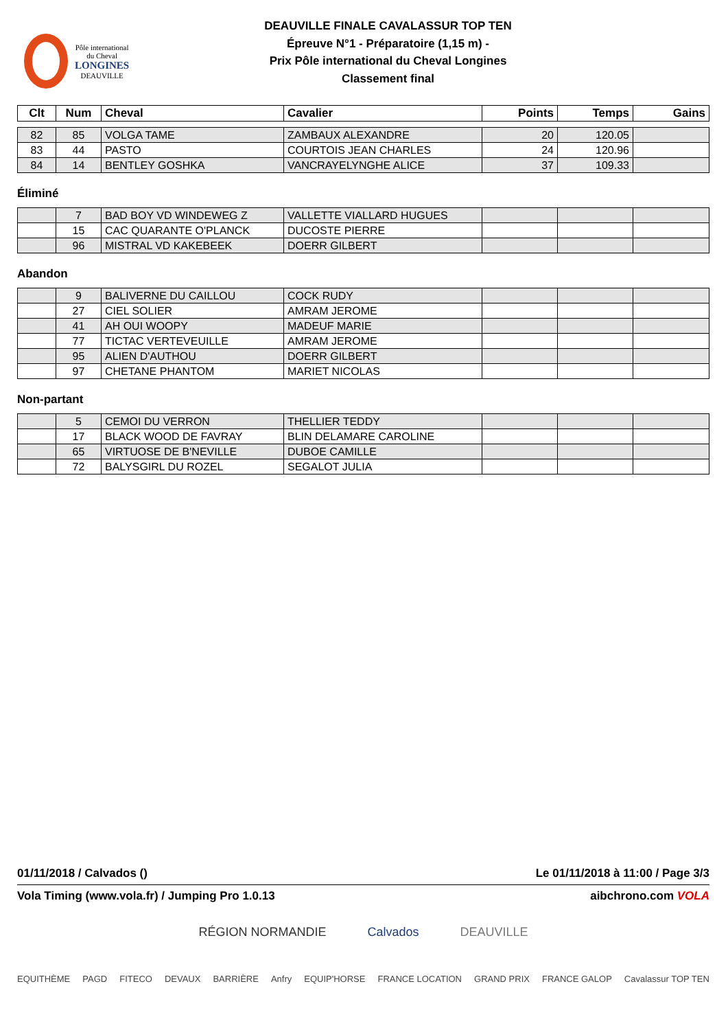Pôle international
du Cheval
LONGINES
DEAUVILLE
DEAUVILLE FINALE CAVALASSUR TOP TEN
Épreuve N°1 - Préparatoire (1,15 m) -
Prix Pôle international du Cheval Longines
Classement final
| Clt | Num | Cheval | Cavalier | Points | Temps | Gains |
| --- | --- | --- | --- | --- | --- | --- |
| 82 | 85 | VOLGA TAME | ZAMBAUX ALEXANDRE | 20 | 120.05 | |
| 83 | 44 | PASTO | COURTOIS JEAN CHARLES | 24 | 120.96 | |
| 84 | 14 | BENTLEY GOSHKA | VANCRAYELYNGHE ALICE | 37 | 109.33 | |
Éliminé
| | 7 | BAD BOY VD WINDEWEG Z | VALLETTE VIALLARD HUGUES | | | |
| | 15 | CAC QUARANTE O'PLANCK | DUCOSTE PIERRE | | | |
| | 96 | MISTRAL VD KAKEBEEK | DOERR GILBERT | | | |
Abandon
| | 9 | BALIVERNE DU CAILLOU | COCK RUDY | | | |
| | 27 | CIEL SOLIER | AMRAM JEROME | | | |
| | 41 | AH OUI WOOPY | MADEUF MARIE | | | |
| | 77 | TICTAC VERTEVEUILLE | AMRAM JEROME | | | |
| | 95 | ALIEN D'AUTHOU | DOERR GILBERT | | | |
| | 97 | CHETANE PHANTOM | MARIET NICOLAS | | | |
Non-partant
| | 5 | CEMOI DU VERRON | THELLIER TEDDY | | | |
| | 17 | BLACK WOOD DE FAVRAY | BLIN DELAMARE CAROLINE | | | |
| | 65 | VIRTUOSE DE B'NEVILLE | DUBOE CAMILLE | | | |
| | 72 | BALYSGIRL DU ROZEL | SEGALOT JULIA | | | |
01/11/2018 / Calvados () Le 01/11/2018 à 11:00 / Page 3/3
Vola Timing (www.vola.fr) / Jumping Pro 1.0.13 aibchrono.com VOLA
RÉGION NORMANDIE Calvados DEAUVILLE
EQUITHÈME PAGD FITECO DEVAUX BARRIÈRE Anfry EQUIP'HORSE FRANCE LOCATION GRAND PRIX FRANCE GALOP Cavalassur TOP TEN